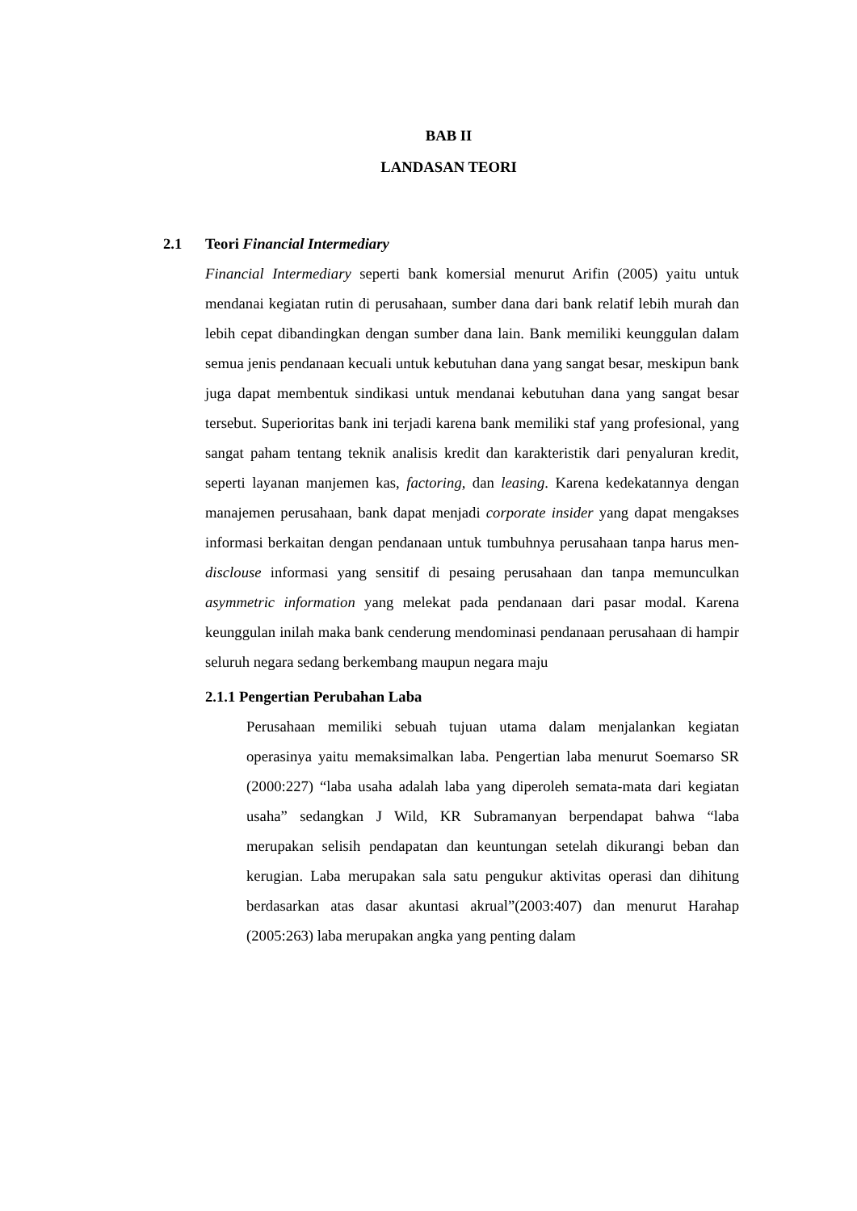BAB II
LANDASAN TEORI
2.1 Teori Financial Intermediary
Financial Intermediary seperti bank komersial menurut Arifin (2005) yaitu untuk mendanai kegiatan rutin di perusahaan, sumber dana dari bank relatif lebih murah dan lebih cepat dibandingkan dengan sumber dana lain. Bank memiliki keunggulan dalam semua jenis pendanaan kecuali untuk kebutuhan dana yang sangat besar, meskipun bank juga dapat membentuk sindikasi untuk mendanai kebutuhan dana yang sangat besar tersebut. Superioritas bank ini terjadi karena bank memiliki staf yang profesional, yang sangat paham tentang teknik analisis kredit dan karakteristik dari penyaluran kredit, seperti layanan manjemen kas, factoring, dan leasing. Karena kedekatannya dengan manajemen perusahaan, bank dapat menjadi corporate insider yang dapat mengakses informasi berkaitan dengan pendanaan untuk tumbuhnya perusahaan tanpa harus men-disclouse informasi yang sensitif di pesaing perusahaan dan tanpa memunculkan asymmetric information yang melekat pada pendanaan dari pasar modal. Karena keunggulan inilah maka bank cenderung mendominasi pendanaan perusahaan di hampir seluruh negara sedang berkembang maupun negara maju
2.1.1 Pengertian Perubahan Laba
Perusahaan memiliki sebuah tujuan utama dalam menjalankan kegiatan operasinya yaitu memaksimalkan laba. Pengertian laba menurut Soemarso SR (2000:227) “laba usaha adalah laba yang diperoleh semata-mata dari kegiatan usaha” sedangkan J Wild, KR Subramanyan berpendapat bahwa “laba merupakan selisih pendapatan dan keuntungan setelah dikurangi beban dan kerugian. Laba merupakan sala satu pengukur aktivitas operasi dan dihitung berdasarkan atas dasar akuntasi akrual”(2003:407) dan menurut Harahap (2005:263) laba merupakan angka yang penting dalam